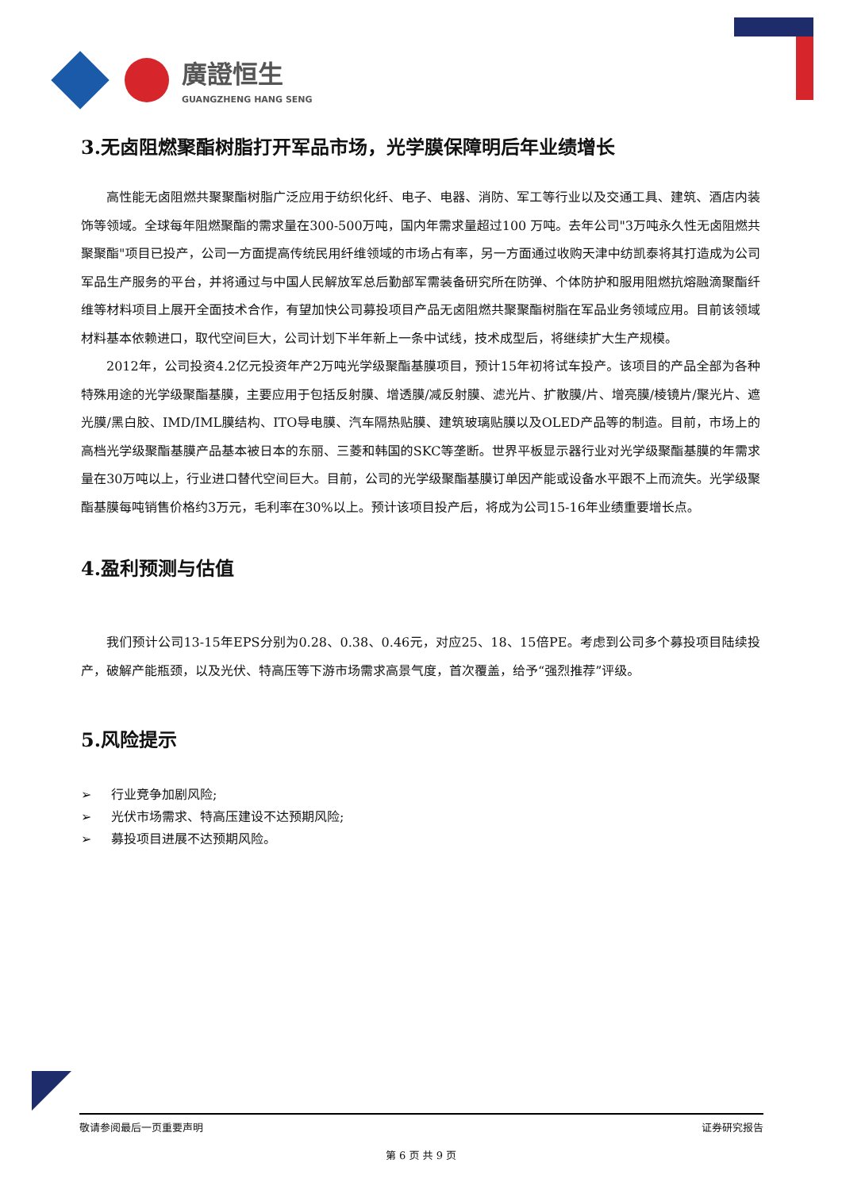廣證恒生
GUANGZHENG HANG SENG
3.无卤阻燃聚酯树脂打开军品市场，光学膜保障明后年业绩增长
高性能无卤阻燃共聚聚酯树脂广泛应用于纺织化纤、电子、电器、消防、军工等行业以及交通工具、建筑、酒店内装饰等领域。全球每年阻燃聚酯的需求量在300-500万吨，国内年需求量超过100 万吨。去年公司"3万吨永久性无卤阻燃共聚聚酯"项目已投产，公司一方面提高传统民用纤维领域的市场占有率，另一方面通过收购天津中纺凯泰将其打造成为公司军品生产服务的平台，并将通过与中国人民解放军总后勤部军需装备研究所在防弹、个体防护和服用阻燃抗熔融滴聚酯纤维等材料项目上展开全面技术合作，有望加快公司募投项目产品无卤阻燃共聚聚酯树脂在军品业务领域应用。目前该领域材料基本依赖进口，取代空间巨大，公司计划下半年新上一条中试线，技术成型后，将继续扩大生产规模。
2012年，公司投资4.2亿元投资年产2万吨光学级聚酯基膜项目，预计15年初将试车投产。该项目的产品全部为各种特殊用途的光学级聚酯基膜，主要应用于包括反射膜、增透膜/减反射膜、滤光片、扩散膜/片、增亮膜/棱镜片/聚光片、遮光膜/黑白胶、IMD/IML膜结构、ITO导电膜、汽车隔热贴膜、建筑玻璃贴膜以及OLED产品等的制造。目前，市场上的高档光学级聚酯基膜产品基本被日本的东丽、三菱和韩国的SKC等垄断。世界平板显示器行业对光学级聚酯基膜的年需求量在30万吨以上，行业进口替代空间巨大。目前，公司的光学级聚酯基膜订单因产能或设备水平跟不上而流失。光学级聚酯基膜每吨销售价格约3万元，毛利率在30%以上。预计该项目投产后，将成为公司15-16年业绩重要增长点。
4.盈利预测与估值
我们预计公司13-15年EPS分别为0.28、0.38、0.46元，对应25、18、15倍PE。考虑到公司多个募投项目陆续投产，破解产能瓶颈，以及光伏、特高压等下游市场需求高景气度，首次覆盖，给予“强烈推荐”评级。
5.风险提示
➢ 行业竞争加剧风险;
➢ 光伏市场需求、特高压建设不达预期风险;
➢ 募投项目进展不达预期风险。
敬请参阅最后一页重要声明 证券研究报告
第 6 页 共 9 页